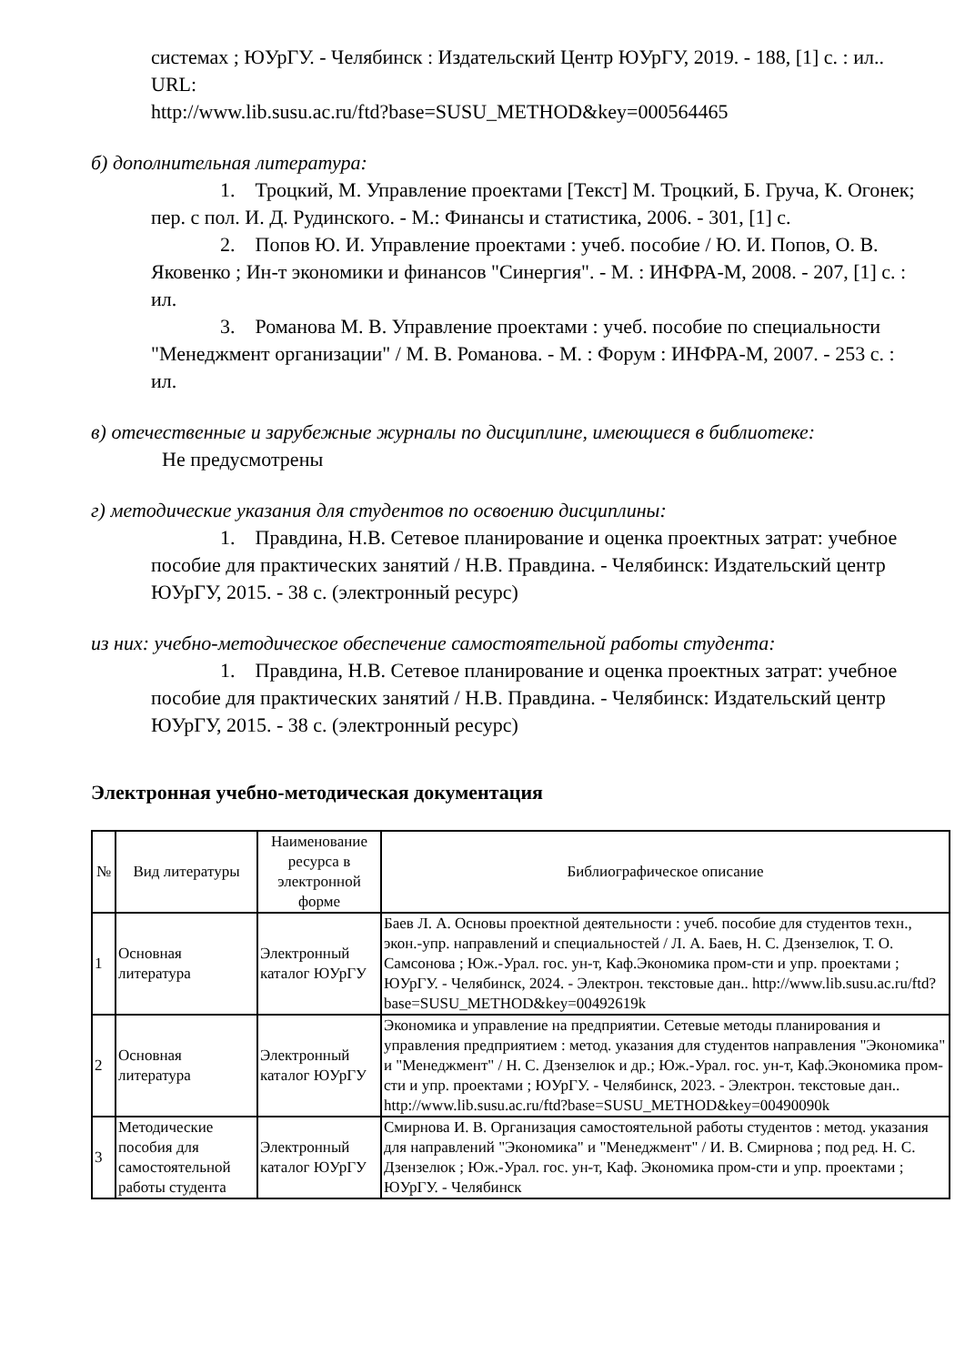системах ; ЮУрГУ. - Челябинск : Издательский Центр ЮУрГУ, 2019. - 188, [1] с. : ил.. URL:
http://www.lib.susu.ac.ru/ftd?base=SUSU_METHOD&key=000564465
б) дополнительная литература:
1. Троцкий, М. Управление проектами [Текст] М. Троцкий, Б. Груча, К. Огонек; пер. с пол. И. Д. Рудинского. - М.: Финансы и статистика, 2006. - 301, [1] с.
2. Попов Ю. И. Управление проектами : учеб. пособие / Ю. И. Попов, О. В. Яковенко ; Ин-т экономики и финансов "Синергия". - М. : ИНФРА-М, 2008. - 207, [1] с. : ил.
3. Романова М. В. Управление проектами : учеб. пособие по специальности "Менеджмент организации" / М. В. Романова. - М. : Форум : ИНФРА-М, 2007. - 253 с. : ил.
в) отечественные и зарубежные журналы по дисциплине, имеющиеся в библиотеке:
Не предусмотрены
г) методические указания для студентов по освоению дисциплины:
1. Правдина, Н.В. Сетевое планирование и оценка проектных затрат: учебное пособие для практических занятий / Н.В. Правдина. - Челябинск: Издательский центр ЮУрГУ, 2015. - 38 с. (электронный ресурс)
из них: учебно-методическое обеспечение самостоятельной работы студента:
1. Правдина, Н.В. Сетевое планирование и оценка проектных затрат: учебное пособие для практических занятий / Н.В. Правдина. - Челябинск: Издательский центр ЮУрГУ, 2015. - 38 с. (электронный ресурс)
Электронная учебно-методическая документация
| № | Вид литературы | Наименование ресурса в электронной форме | Библиографическое описание |
| --- | --- | --- | --- |
| 1 | Основная литература | Электронный каталог ЮУрГУ | Баев Л. А. Основы проектной деятельности : учеб. пособие для студентов техн., экон.-упр. направлений и специальностей / Л. А. Баев, Н. С. Дзензелюк, Т. О. Самсонова ; Юж.-Урал. гос. ун-т, Каф.Экономика пром-сти и упр. проектами ; ЮУрГУ. - Челябинск, 2024. - Электрон. текстовые дан.. http://www.lib.susu.ac.ru/ftd?base=SUSU_METHOD&key=00492619k |
| 2 | Основная литература | Электронный каталог ЮУрГУ | Экономика и управление на предприятии. Сетевые методы планирования и управления предприятием : метод. указания для студентов направления "Экономика" и "Менеджмент" / Н. С. Дзензелюк и др.; Юж.-Урал. гос. ун-т, Каф.Экономика пром-сти и упр. проектами ; ЮУрГУ. - Челябинск, 2023. - Электрон. текстовые дан.. http://www.lib.susu.ac.ru/ftd?base=SUSU_METHOD&key=00490090k |
| 3 | Методические пособия для самостоятельной работы студента | Электронный каталог ЮУрГУ | Смирнова И. В. Организация самостоятельной работы студентов : метод. указания для направлений "Экономика" и "Менеджмент" / И. В. Смирнова ; под ред. Н. С. Дзензелюк ; Юж.-Урал. гос. ун-т, Каф. Экономика пром-сти и упр. проектами ; ЮУрГУ. - Челябинск |